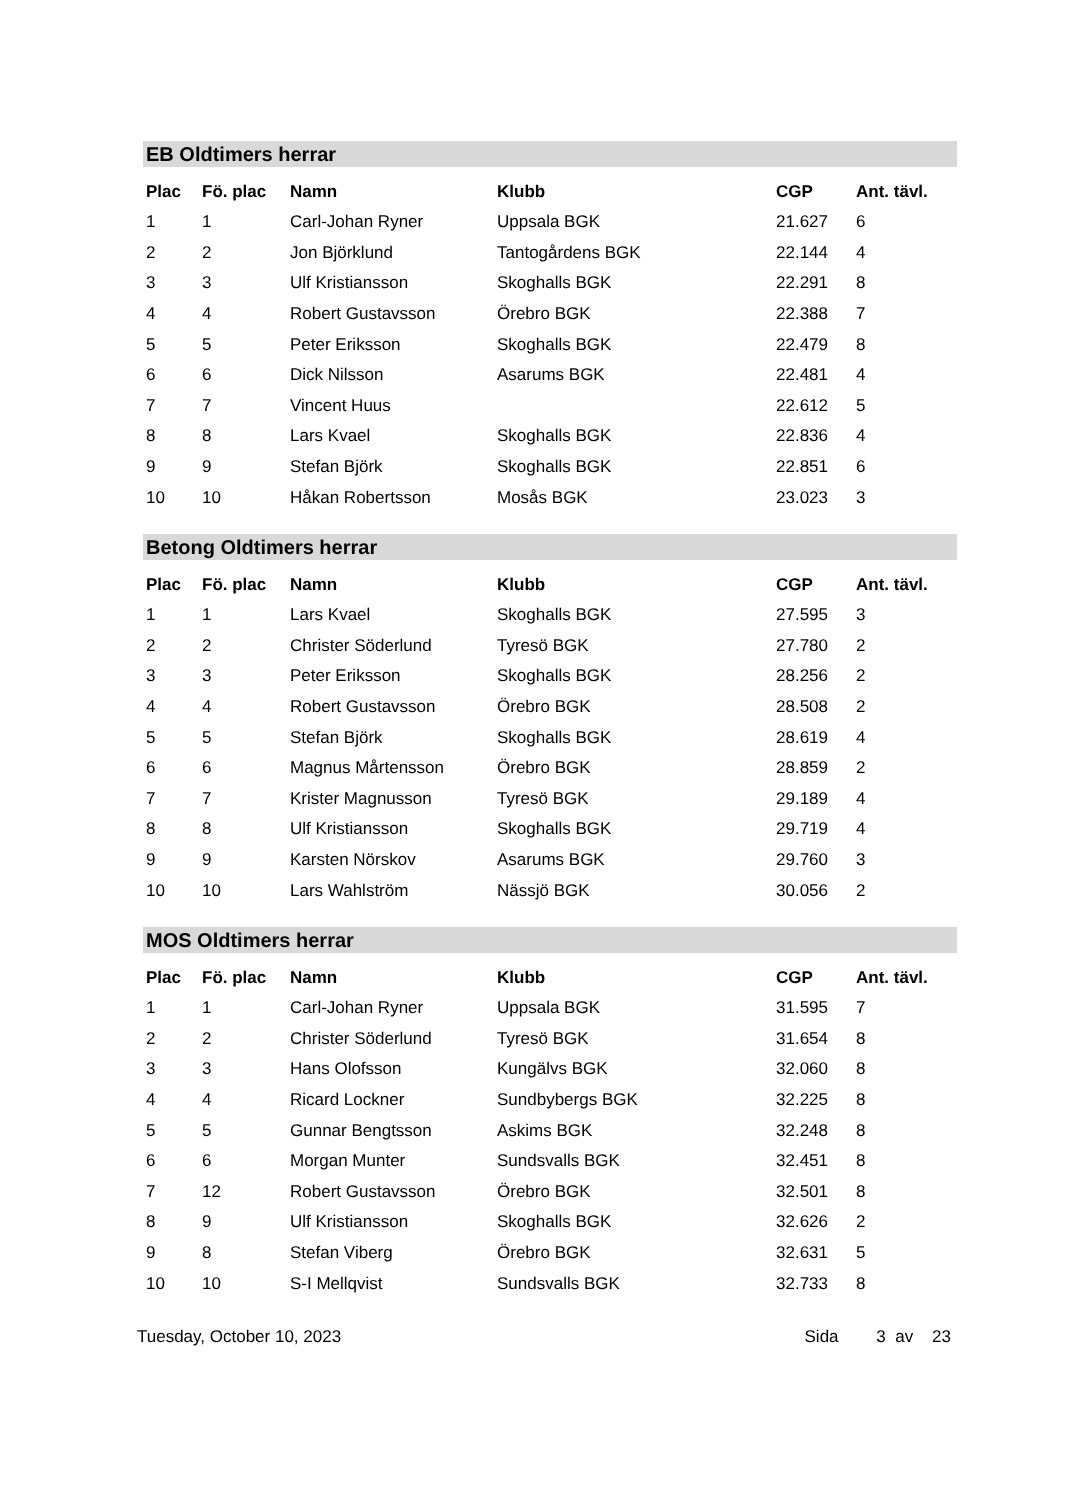EB Oldtimers herrar
| Plac | Fö. plac | Namn | Klubb | CGP | Ant. tävl. |
| --- | --- | --- | --- | --- | --- |
| 1 | 1 | Carl-Johan Ryner | Uppsala BGK | 21.627 | 6 |
| 2 | 2 | Jon Björklund | Tantogårdens BGK | 22.144 | 4 |
| 3 | 3 | Ulf Kristiansson | Skoghalls BGK | 22.291 | 8 |
| 4 | 4 | Robert Gustavsson | Örebro BGK | 22.388 | 7 |
| 5 | 5 | Peter Eriksson | Skoghalls BGK | 22.479 | 8 |
| 6 | 6 | Dick Nilsson | Asarums BGK | 22.481 | 4 |
| 7 | 7 | Vincent Huus | | 22.612 | 5 |
| 8 | 8 | Lars Kvael | Skoghalls BGK | 22.836 | 4 |
| 9 | 9 | Stefan Björk | Skoghalls BGK | 22.851 | 6 |
| 10 | 10 | Håkan Robertsson | Mosås BGK | 23.023 | 3 |
Betong Oldtimers herrar
| Plac | Fö. plac | Namn | Klubb | CGP | Ant. tävl. |
| --- | --- | --- | --- | --- | --- |
| 1 | 1 | Lars Kvael | Skoghalls BGK | 27.595 | 3 |
| 2 | 2 | Christer Söderlund | Tyresö BGK | 27.780 | 2 |
| 3 | 3 | Peter Eriksson | Skoghalls BGK | 28.256 | 2 |
| 4 | 4 | Robert Gustavsson | Örebro BGK | 28.508 | 2 |
| 5 | 5 | Stefan Björk | Skoghalls BGK | 28.619 | 4 |
| 6 | 6 | Magnus Mårtensson | Örebro BGK | 28.859 | 2 |
| 7 | 7 | Krister Magnusson | Tyresö BGK | 29.189 | 4 |
| 8 | 8 | Ulf Kristiansson | Skoghalls BGK | 29.719 | 4 |
| 9 | 9 | Karsten Nörskov | Asarums BGK | 29.760 | 3 |
| 10 | 10 | Lars Wahlström | Nässjö BGK | 30.056 | 2 |
MOS Oldtimers herrar
| Plac | Fö. plac | Namn | Klubb | CGP | Ant. tävl. |
| --- | --- | --- | --- | --- | --- |
| 1 | 1 | Carl-Johan Ryner | Uppsala BGK | 31.595 | 7 |
| 2 | 2 | Christer Söderlund | Tyresö BGK | 31.654 | 8 |
| 3 | 3 | Hans Olofsson | Kungälvs BGK | 32.060 | 8 |
| 4 | 4 | Ricard Lockner | Sundbybergs BGK | 32.225 | 8 |
| 5 | 5 | Gunnar Bengtsson | Askims BGK | 32.248 | 8 |
| 6 | 6 | Morgan Munter | Sundsvalls BGK | 32.451 | 8 |
| 7 | 12 | Robert Gustavsson | Örebro BGK | 32.501 | 8 |
| 8 | 9 | Ulf Kristiansson | Skoghalls BGK | 32.626 | 2 |
| 9 | 8 | Stefan Viberg | Örebro BGK | 32.631 | 5 |
| 10 | 10 | S-I Mellqvist | Sundsvalls BGK | 32.733 | 8 |
Tuesday, October 10, 2023 Sida 3 av 23